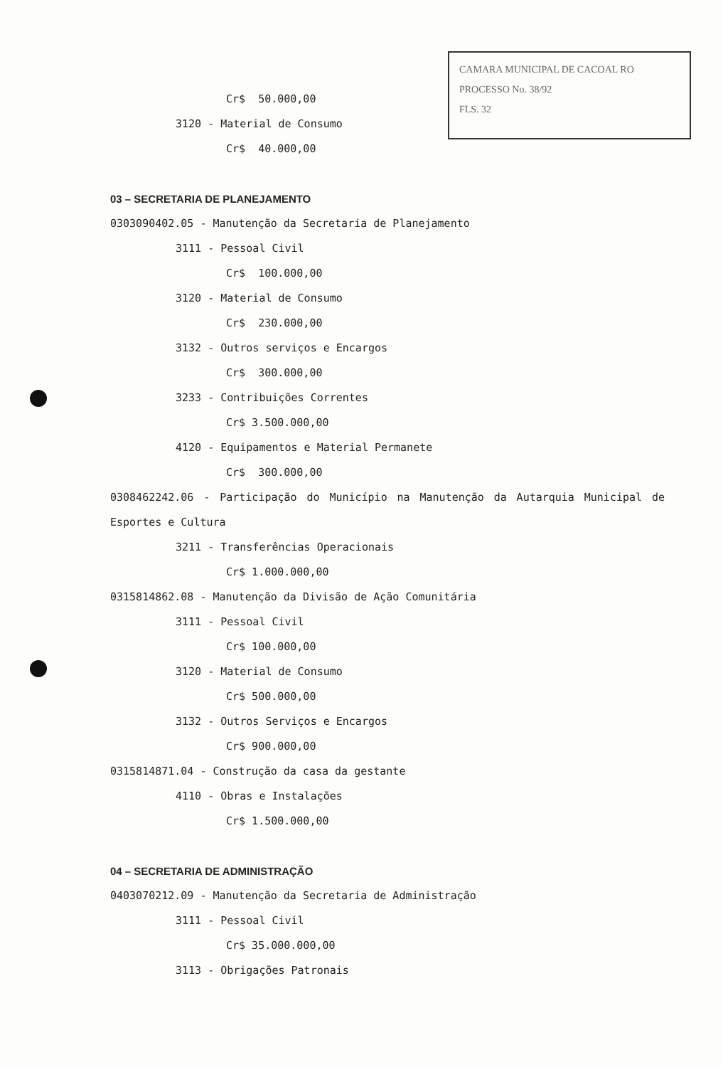CAMARA MUNICIPAL DE CACOAL RO
PROCESSO No. 38/92
FLS. 32
Cr$ 50.000,00
3120 - Material de Consumo
Cr$ 40.000,00
03 – SECRETARIA DE PLANEJAMENTO
0303090402.05 - Manutenção da Secretaria de Planejamento
3111 - Pessoal Civil
Cr$ 100.000,00
3120 - Material de Consumo
Cr$ 230.000,00
3132 - Outros serviços e Encargos
Cr$ 300.000,00
3233 - Contribuições Correntes
Cr$ 3.500.000,00
4120 - Equipamentos e Material Permanete
Cr$ 300.000,00
0308462242.06 - Participação do Município na Manutenção da Autarquia Municipal de Esportes e Cultura
3211 - Transferências Operacionais
Cr$ 1.000.000,00
0315814862.08 - Manutenção da Divisão de Ação Comunitária
3111 - Pessoal Civil
Cr$ 100.000,00
3120 - Material de Consumo
Cr$ 500.000,00
3132 - Outros Serviços e Encargos
Cr$ 900.000,00
0315814871.04 - Construção da casa da gestante
4110 - Obras e Instalações
Cr$ 1.500.000,00
04 – SECRETARIA DE ADMINISTRAÇÃO
0403070212.09 - Manutenção da Secretaria de Administração
3111 - Pessoal Civil
Cr$ 35.000.000,00
3113 - Obrigações Patronais